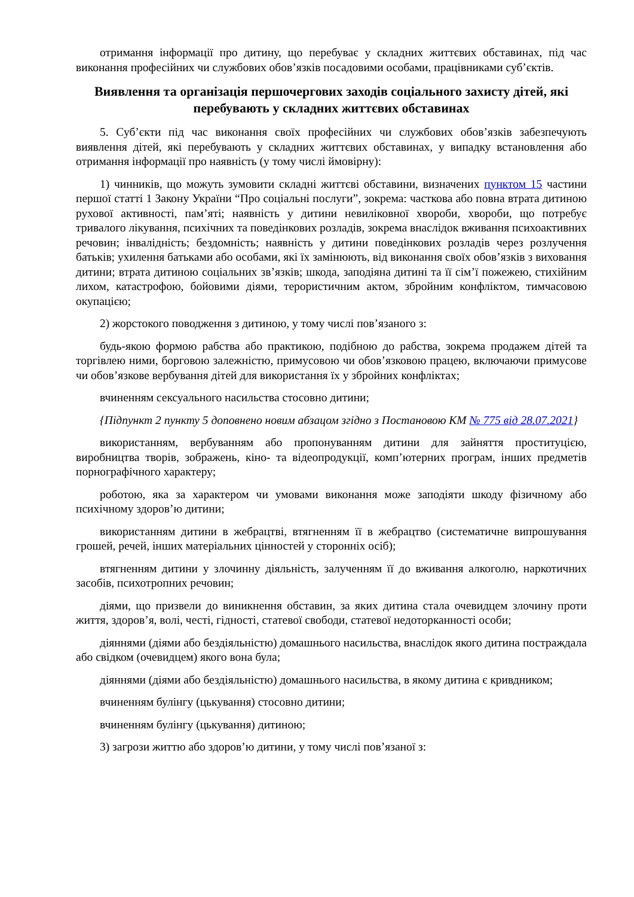отримання інформації про дитину, що перебуває у складних життєвих обставинах, під час виконання професійних чи службових обов’язків посадовими особами, працівниками суб’єктів.
Виявлення та організація першочергових заходів соціального захисту дітей, які перебувають у складних життєвих обставинах
5. Суб’єкти під час виконання своїх професійних чи службових обов’язків забезпечують виявлення дітей, які перебувають у складних життєвих обставинах, у випадку встановлення або отримання інформації про наявність (у тому числі ймовірну):
1) чинників, що можуть зумовити складні життєві обставини, визначених пунктом 15 частини першої статті 1 Закону України “Про соціальні послуги”, зокрема: часткова або повна втрата дитиною рухової активності, пам’яті; наявність у дитини невиліковної хвороби, хвороби, що потребує тривалого лікування, психічних та поведінкових розладів, зокрема внаслідок вживання психоактивних речовин; інвалідність; бездомність; наявність у дитини поведінкових розладів через розлучення батьків; ухилення батьками або особами, які їх замінюють, від виконання своїх обов’язків з виховання дитини; втрата дитиною соціальних зв’язків; шкода, заподіяна дитині та її сім’ї пожежею, стихійним лихом, катастрофою, бойовими діями, терористичним актом, збройним конфліктом, тимчасовою окупацією;
2) жорстокого поводження з дитиною, у тому числі пов’язаного з:
будь-якою формою рабства або практикою, подібною до рабства, зокрема продажем дітей та торгівлею ними, борговою залежністю, примусовою чи обов’язковою працею, включаючи примусове чи обов’язкове вербування дітей для використання їх у збройних конфліктах;
вчиненням сексуального насильства стосовно дитини;
{Підпункт 2 пункту 5 доповнено новим абзацом згідно з Постановою КМ № 775 від 28.07.2021}
використанням, вербуванням або пропонуванням дитини для зайняття проституцією, виробництва творів, зображень, кіно- та відеопродукції, комп’ютерних програм, інших предметів порнографічного характеру;
роботою, яка за характером чи умовами виконання може заподіяти шкоду фізичному або психічному здоров’ю дитини;
використанням дитини в жебрацтві, втягненням її в жебрацтво (систематичне випрошування грошей, речей, інших матеріальних цінностей у сторонніх осіб);
втягненням дитини у злочинну діяльність, залученням її до вживання алкоголю, наркотичних засобів, психотропних речовин;
діями, що призвели до виникнення обставин, за яких дитина стала очевидцем злочину проти життя, здоров’я, волі, честі, гідності, статевої свободи, статевої недоторканності особи;
діяннями (діями або бездіяльністю) домашнього насильства, внаслідок якого дитина постраждала або свідком (очевидцем) якого вона була;
діяннями (діями або бездіяльністю) домашнього насильства, в якому дитина є кривдником;
вчиненням булінгу (цькування) стосовно дитини;
вчиненням булінгу (цькування) дитиною;
3) загрози життю або здоров’ю дитини, у тому числі пов’язаної з: